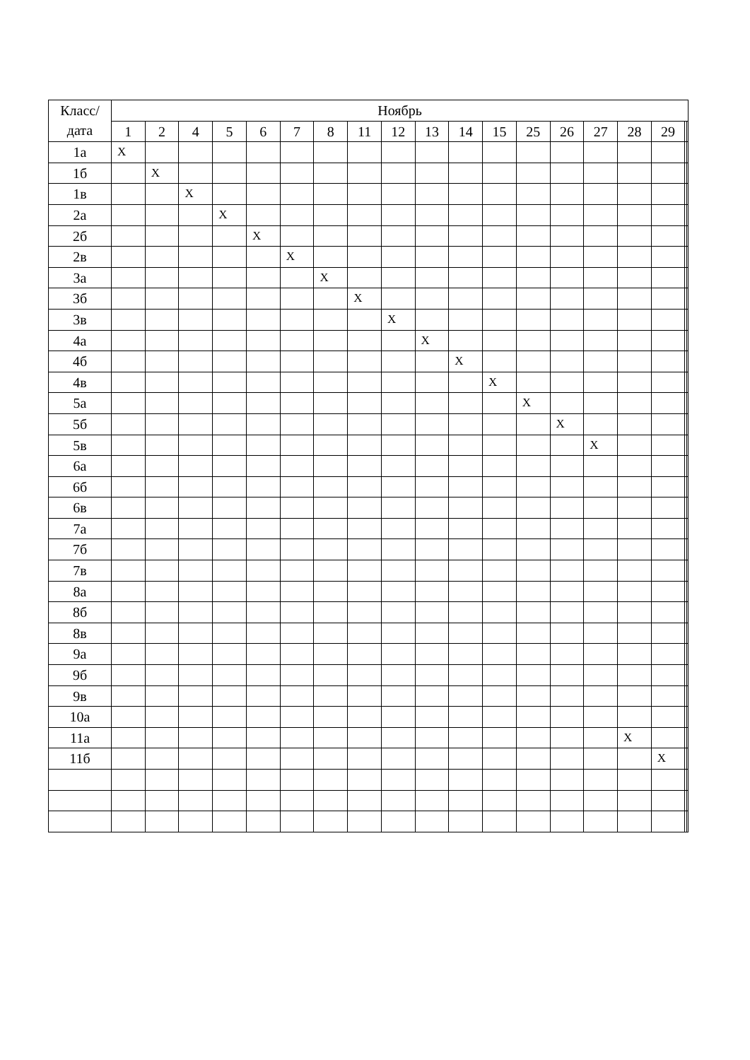| Класс/ дата | Ноябрь | | | | | | | | | | | | | | | | | | |
| --- | --- | --- | --- | --- | --- | --- | --- | --- | --- | --- | --- | --- | --- | --- | --- | --- | --- | --- | --- |
| | 1 | 2 | 4 | 5 | 6 | 7 | 8 | 11 | 12 | 13 | 14 | 15 | 25 | 26 | 27 | 28 | 29 | | |
| 1а | X | | | | | | | | | | | | | | | | | | |
| 1б | | X | | | | | | | | | | | | | | | | | |
| 1в | | | X | | | | | | | | | | | | | | | | |
| 2а | | | | X | | | | | | | | | | | | | | | |
| 2б | | | | | X | | | | | | | | | | | | | | |
| 2в | | | | | | X | | | | | | | | | | | | | |
| 3а | | | | | | | X | | | | | | | | | | | | |
| 3б | | | | | | | | X | | | | | | | | | | | |
| 3в | | | | | | | | | X | | | | | | | | | | |
| 4а | | | | | | | | | | X | | | | | | | | | |
| 4б | | | | | | | | | | | X | | | | | | | | |
| 4в | | | | | | | | | | | | X | | | | | | | |
| 5а | | | | | | | | | | | | | X | | | | | | |
| 5б | | | | | | | | | | | | | | X | | | | | |
| 5в | | | | | | | | | | | | | | | X | | | | |
| 6а | | | | | | | | | | | | | | | | | | | |
| 6б | | | | | | | | | | | | | | | | | | | |
| 6в | | | | | | | | | | | | | | | | | | | |
| 7а | | | | | | | | | | | | | | | | | | | |
| 7б | | | | | | | | | | | | | | | | | | | |
| 7в | | | | | | | | | | | | | | | | | | | |
| 8а | | | | | | | | | | | | | | | | | | | |
| 8б | | | | | | | | | | | | | | | | | | | |
| 8в | | | | | | | | | | | | | | | | | | | |
| 9а | | | | | | | | | | | | | | | | | | | |
| 9б | | | | | | | | | | | | | | | | | | | |
| 9в | | | | | | | | | | | | | | | | | | | |
| 10а | | | | | | | | | | | | | | | | | | | |
| 11а | | | | | | | | | | | | | | | | X | | | |
| 11б | | | | | | | | | | | | | | | | | X | | |